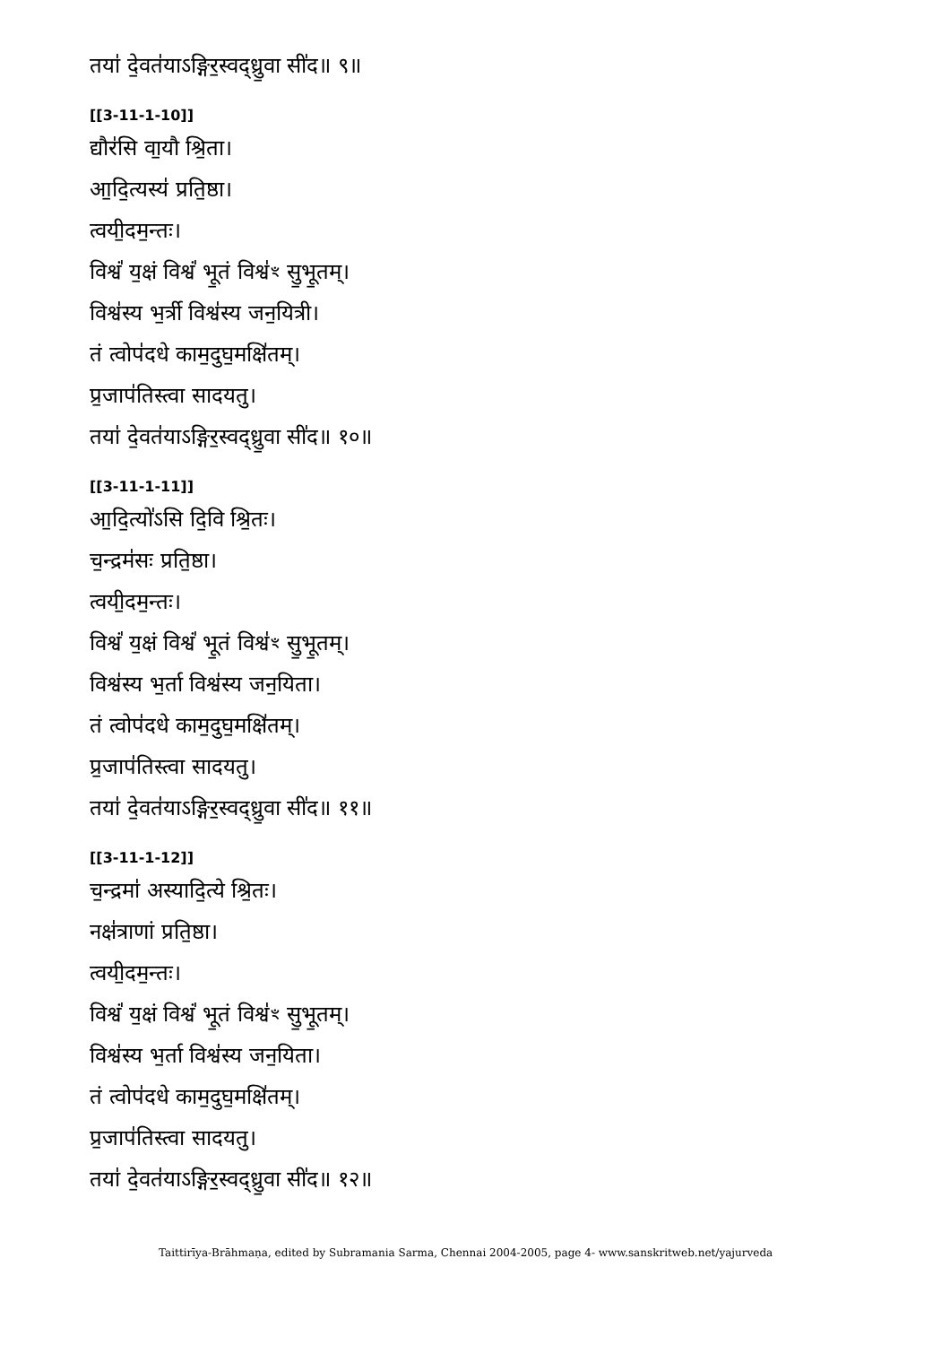तया॑ दे॒वत॑याऽङ्गिर॒स्वद्ध्रु॒वा सी॑द॥ ९॥
[[3-11-1-10]]
द्यौर॑सि वा॒यौ श्रि॒ता।
आ॒दि॒त्यस्य॑ प्रति॒ष्ठा।
त्वयी॒दम॒न्तः।
विश्वं॑ य॒क्षं विश्वं॑ भू॒तं विश्व॑ꣳ सु॒भू॒तम्।
विश्व॑स्य भ॒र्त्री विश्व॑स्य जन॒यित्री।
तं त्वोप॑दधे काम॒दुघ॒मक्षि॑तम्।
प्र॒जाप॑तिस्त्वा सादयतु।
तया॑ दे॒वत॑याऽङ्गिर॒स्वद्ध्रु॒वा सी॑द॥ १०॥
[[3-11-1-11]]
आ॒दि॒त्यो॑ऽसि दि॒वि श्रि॒तः।
च॒न्द्रम॑सः प्रति॒ष्ठा।
त्वयी॒दम॒न्तः।
विश्वं॑ य॒क्षं विश्वं॑ भू॒तं विश्व॑ꣳ सु॒भू॒तम्।
विश्व॑स्य भ॒र्ता विश्व॑स्य जन॒यिता।
तं त्वोप॑दधे काम॒दुघ॒मक्षि॑तम्।
प्र॒जाप॑तिस्त्वा सादयतु।
तया॑ दे॒वत॑याऽङ्गिर॒स्वद्ध्रु॒वा सी॑द॥ ११॥
[[3-11-1-12]]
च॒न्द्रमा॑ अस्यादि॒त्ये श्रि॒तः।
नक्ष॑त्राणां प्रति॒ष्ठा।
त्वयी॒दम॒न्तः।
विश्वं॑ य॒क्षं विश्वं॑ भू॒तं विश्व॑ꣳ सु॒भू॒तम्।
विश्व॑स्य भ॒र्ता विश्व॑स्य जन॒यिता।
तं त्वोप॑दधे काम॒दुघ॒मक्षि॑तम्।
प्र॒जाप॑तिस्त्वा सादयतु।
तया॑ दे॒वत॑याऽङ्गिर॒स्वद्ध्रु॒वा सी॑द॥ १२॥
Taittirīya-Brāhmaṇa, edited by Subramania Sarma, Chennai 2004-2005, page 4- www.sanskritweb.net/yajurveda